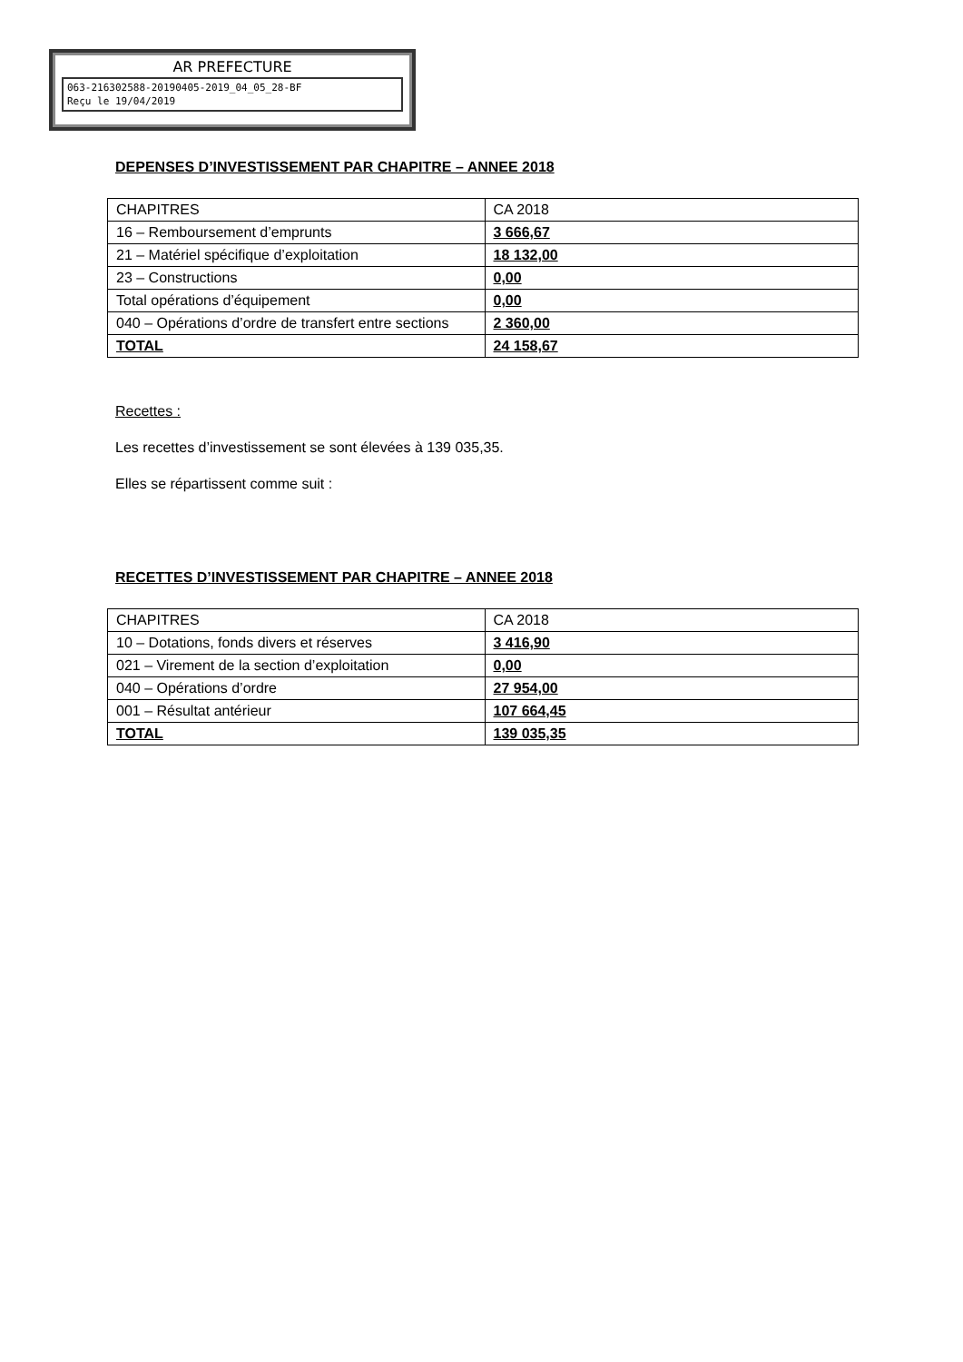AR PREFECTURE
063-216302588-20190405-2019_04_05_28-BF
Reçu le 19/04/2019
DEPENSES D’INVESTISSEMENT PAR CHAPITRE – ANNEE 2018
| CHAPITRES | CA 2018 |
| 16 – Remboursement d’emprunts | 3 666,67 |
| 21 – Matériel spécifique d’exploitation | 18 132,00 |
| 23 – Constructions | 0,00 |
| Total opérations d’équipement | 0,00 |
| 040 – Opérations d’ordre de transfert entre sections | 2 360,00 |
| TOTAL | 24 158,67 |
Recettes :
Les recettes d’investissement se sont élevées à 139 035,35.
Elles se répartissent comme suit :
RECETTES D’INVESTISSEMENT PAR CHAPITRE – ANNEE 2018
| CHAPITRES | CA 2018 |
| 10 – Dotations, fonds divers et réserves | 3 416,90 |
| 021 – Virement de la section d’exploitation | 0,00 |
| 040 – Opérations d’ordre | 27 954,00 |
| 001 – Résultat antérieur | 107 664,45 |
| TOTAL | 139 035,35 |